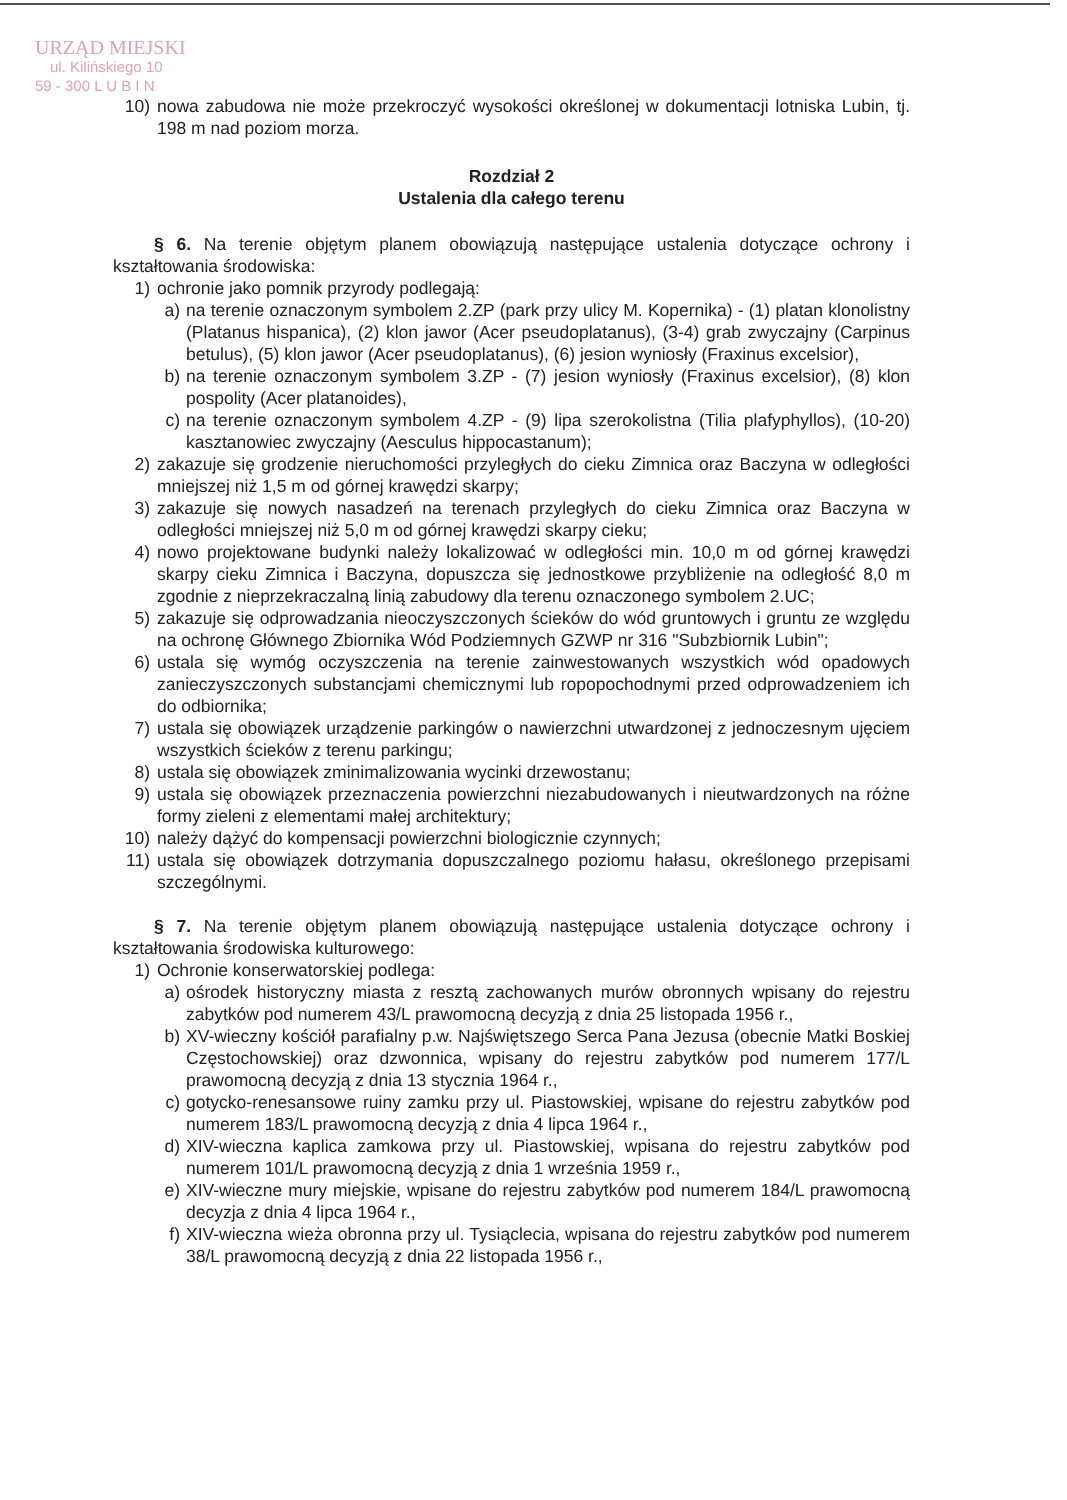URZĄD MIEJSKI
ul. Kilińskiego 10
59 - 300 L U B I N
10) nowa zabudowa nie może przekroczyć wysokości określonej w dokumentacji lotniska Lubin, tj. 198 m nad poziom morza.
Rozdział 2
Ustalenia dla całego terenu
§ 6. Na terenie objętym planem obowiązują następujące ustalenia dotyczące ochrony i kształtowania środowiska:
1) ochronie jako pomnik przyrody podlegają:
a) na terenie oznaczonym symbolem 2.ZP (park przy ulicy M. Kopernika) - (1) platan klonolistny (Platanus hispanica), (2) klon jawor (Acer pseudoplatanus), (3-4) grab zwyczajny (Carpinus betulus), (5) klon jawor (Acer pseudoplatanus), (6) jesion wyniosły (Fraxinus excelsior),
b) na terenie oznaczonym symbolem 3.ZP - (7) jesion wyniosły (Fraxinus excelsior), (8) klon pospolity (Acer platanoides),
c) na terenie oznaczonym symbolem 4.ZP - (9) lipa szerokolistna (Tilia plafyphyllos), (10-20) kasztanowiec zwyczajny (Aesculus hippocastanum);
2) zakazuje się grodzenie nieruchomości przyległych do cieku Zimnica oraz Baczyna w odległości mniejszej niż 1,5 m od górnej krawędzi skarpy;
3) zakazuje się nowych nasadzeń na terenach przyległych do cieku Zimnica oraz Baczyna w odległości mniejszej niż 5,0 m od górnej krawędzi skarpy cieku;
4) nowo projektowane budynki należy lokalizować w odległości min. 10,0 m od górnej krawędzi skarpy cieku Zimnica i Baczyna, dopuszcza się jednostkowe przybliżenie na odległość 8,0 m zgodnie z nieprzekraczalną linią zabudowy dla terenu oznaczonego symbolem 2.UC;
5) zakazuje się odprowadzania nieoczyszczonych ścieków do wód gruntowych i gruntu ze względu na ochronę Głównego Zbiornika Wód Podziemnych GZWP nr 316 "Subzbiornik Lubin";
6) ustala się wymóg oczyszczenia na terenie zainwestowanych wszystkich wód opadowych zanieczyszczonych substancjami chemicznymi lub ropopochodnymi przed odprowadzeniem ich do odbiornika;
7) ustala się obowiązek urządzenie parkingów o nawierzchni utwardzonej z jednoczesnym ujęciem wszystkich ścieków z terenu parkingu;
8) ustala się obowiązek zminimalizowania wycinki drzewostanu;
9) ustala się obowiązek przeznaczenia powierzchni niezabudowanych i nieutwardzonych na różne formy zieleni z elementami małej architektury;
10) należy dążyć do kompensacji powierzchni biologicznie czynnych;
11) ustala się obowiązek dotrzymania dopuszczalnego poziomu hałasu, określonego przepisami szczególnymi.
§ 7. Na terenie objętym planem obowiązują następujące ustalenia dotyczące ochrony i kształtowania środowiska kulturowego:
1) Ochronie konserwatorskiej podlega:
a) ośrodek historyczny miasta z resztą zachowanych murów obronnych wpisany do rejestru zabytków pod numerem 43/L prawomocną decyzją z dnia 25 listopada 1956 r.,
b) XV-wieczny kościół parafialny p.w. Najświętszego Serca Pana Jezusa (obecnie Matki Boskiej Częstochowskiej) oraz dzwonnica, wpisany do rejestru zabytków pod numerem 177/L prawomocną decyzją z dnia 13 stycznia 1964 r.,
c) gotycko-renesansowe ruiny zamku przy ul. Piastowskiej, wpisane do rejestru zabytków pod numerem 183/L prawomocną decyzją z dnia 4 lipca 1964 r.,
d) XIV-wieczna kaplica zamkowa przy ul. Piastowskiej, wpisana do rejestru zabytków pod numerem 101/L prawomocną decyzją z dnia 1 września 1959 r.,
e) XIV-wieczne mury miejskie, wpisane do rejestru zabytków pod numerem 184/L prawomocną decyzja z dnia 4 lipca 1964 r.,
f) XIV-wieczna wieża obronna przy ul. Tysiąclecia, wpisana do rejestru zabytków pod numerem 38/L prawomocną decyzją z dnia 22 listopada 1956 r.,